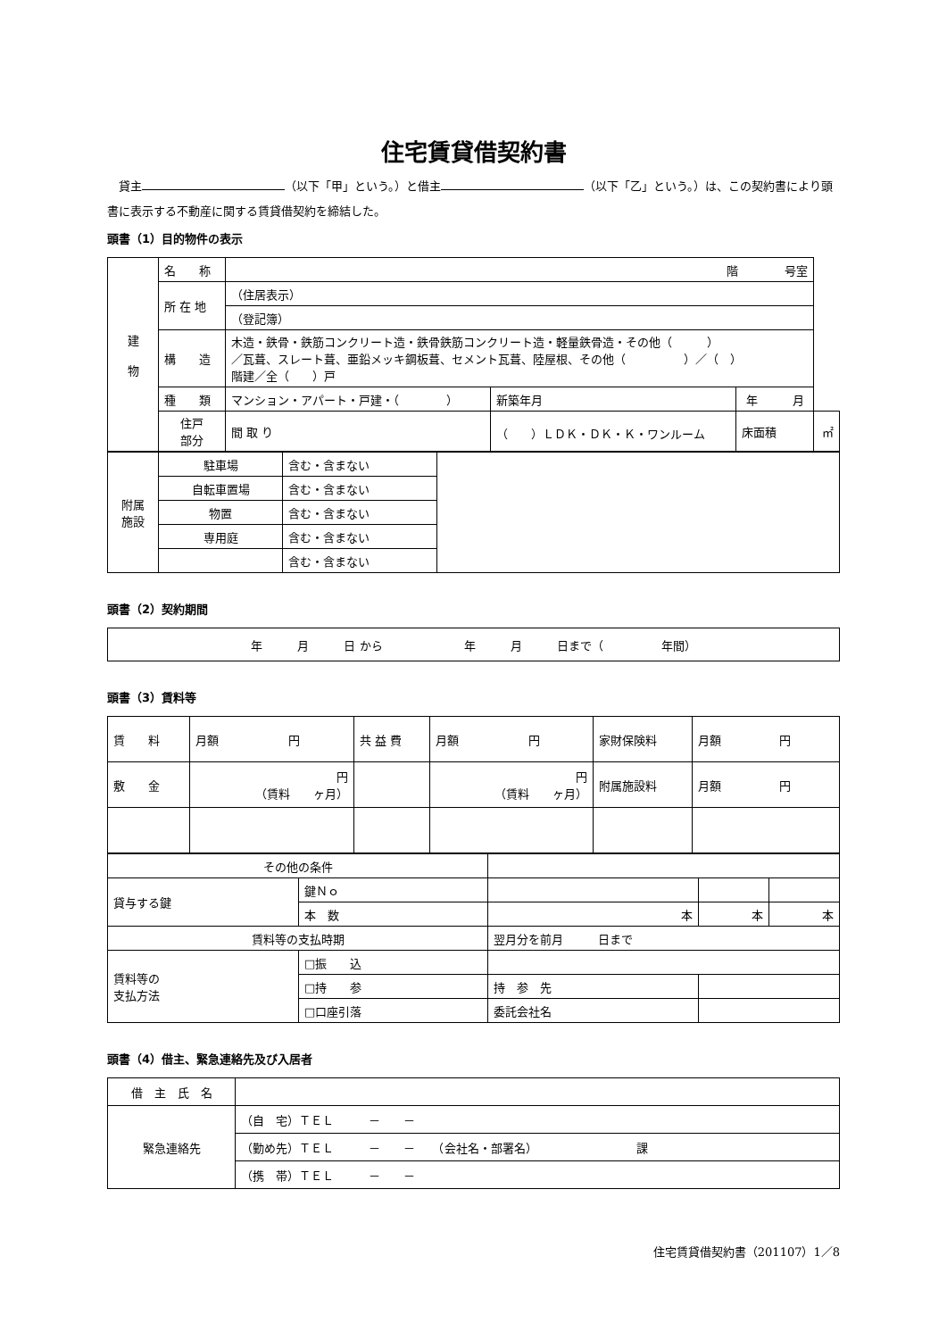住宅賃貸借契約書
　貸主 （以下「甲」という。）と借主 （以下「乙」という。）は、この契約書により頭書に表示する不動産に関する賃貸借契約を締結した。
頭書（1）目的物件の表示
| 建 物 | 名 称 | 階 号室 | | | |
| | 所 在 地 | （住居表示） | | | |
| | | （登記簿） | | | |
| | 構 造 | 木造・鉄骨・鉄筋コンクリート造・鉄骨鉄筋コンクリート造・軽量鉄骨造・その他（ ） ／瓦葺、スレート葺、亜鉛メッキ鋼板葺、セメント瓦葺、陸屋根、その他（ ）／（ ） 階建／全（ ）戸 | | | |
| | 種 類 | マンション・アパート・戸建・（ ） | 新築年月 | 年 月 | |
| | 住戸 部分 | 間 取 り | （ ）ＬＤＫ・ＤＫ・Ｋ・ワンルーム | 床面積 | ㎡ |
| 附属 施設 | 駐車場 | 含む・含まない | |
| | 自転車置場 | 含む・含まない | |
| | 物置 | 含む・含まない | |
| | 専用庭 | 含む・含まない | |
| | | 含む・含まない | |
頭書（2）契約期間
| 年 月 日 から 年 月 日まで（ 年間） |
頭書（3）賃料等
| 賃 料 | 月額 円 | 共 益 費 | 月額 円 | 家財保険料 | 月額 円 |
| 敷 金 | 円 （賃料 ヶ月） | | 円 （賃料 ヶ月） | 附属施設料 | 月額 円 |
| その他の条件 | | | | | |
| 貸与する鍵 | 鍵Ｎｏ | | | | |
| | 本 数 | 本 | | 本 | 本 |
| 賃料等の支払時期 | | 翌月分を前月 日まで | | | |
| 賃料等の 支払方法 | □振 込 | | | | |
| | □持 参 | 持 参 先 | | | |
| | □口座引落 | 委託会社名 | | | |
頭書（4）借主、緊急連絡先及び入居者
| 借 主 氏 名 | |
| 緊急連絡先 | （自 宅）ＴＥＬ － － |
| | （勤め先）ＴＥＬ － － （会社名・部署名） 課 |
| | （携 帯）ＴＥＬ － － |
住宅賃貸借契約書（201107）1／8